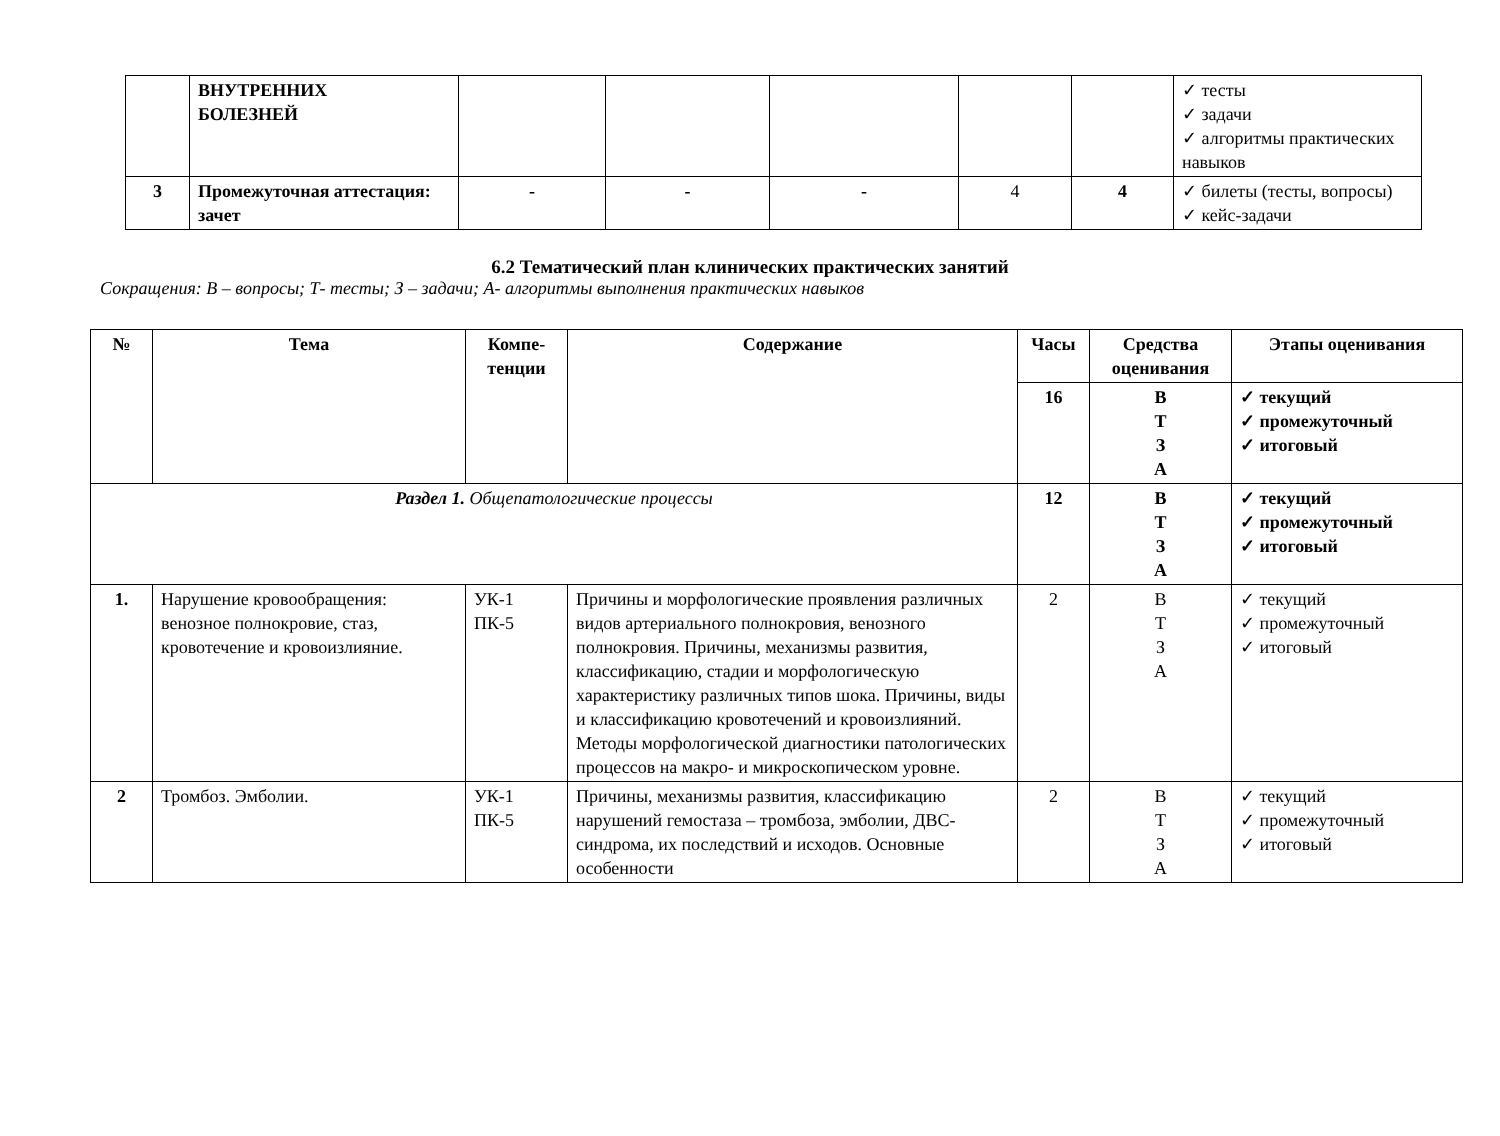| | ВНУТРЕННИХ БОЛЕЗНЕЙ | | | | | | ✓ тесты ✓ задачи ✓ алгоритмы практических навыков |
| 3 | Промежуточная аттестация: зачет | - | - | - | 4 | 4 | ✓ билеты (тесты, вопросы) ✓ кейс-задачи |
6.2 Тематический план клинических практических занятий
Сокращения: В – вопросы; Т- тесты; З – задачи; А- алгоритмы выполнения практических навыков
| № | Тема | Компе- тенции | Содержание | Часы | Средства оценивания | Этапы оценивания |
| --- | --- | --- | --- | --- | --- | --- |
| | | | | 16 | В Т З А | ✓ текущий ✓ промежуточный ✓ итоговый |
| Раздел 1. Общепатологические процессы | | | | 12 | В Т З А | ✓ текущий ✓ промежуточный ✓ итоговый |
| 1. | Нарушение кровообращения: венозное полнокровие, стаз, кровотечение и кровоизлияние. | УК-1 ПК-5 | Причины и морфологические проявления различных видов артериального полнокровия, венозного полнокровия. Причины, механизмы развития, классификацию, стадии и морфологическую характеристику различных типов шока. Причины, виды и классификацию кровотечений и кровоизлияний. Методы морфологической диагностики патологических процессов на макро- и микроскопическом уровне. | 2 | В Т З А | ✓ текущий ✓ промежуточный ✓ итоговый |
| 2 | Тромбоз. Эмболии. | УК-1 ПК-5 | Причины, механизмы развития, классификацию нарушений гемостаза – тромбоза, эмболии, ДВС-синдрома, их последствий и исходов. Основные особенности | 2 | В Т З А | ✓ текущий ✓ промежуточный ✓ итоговый |